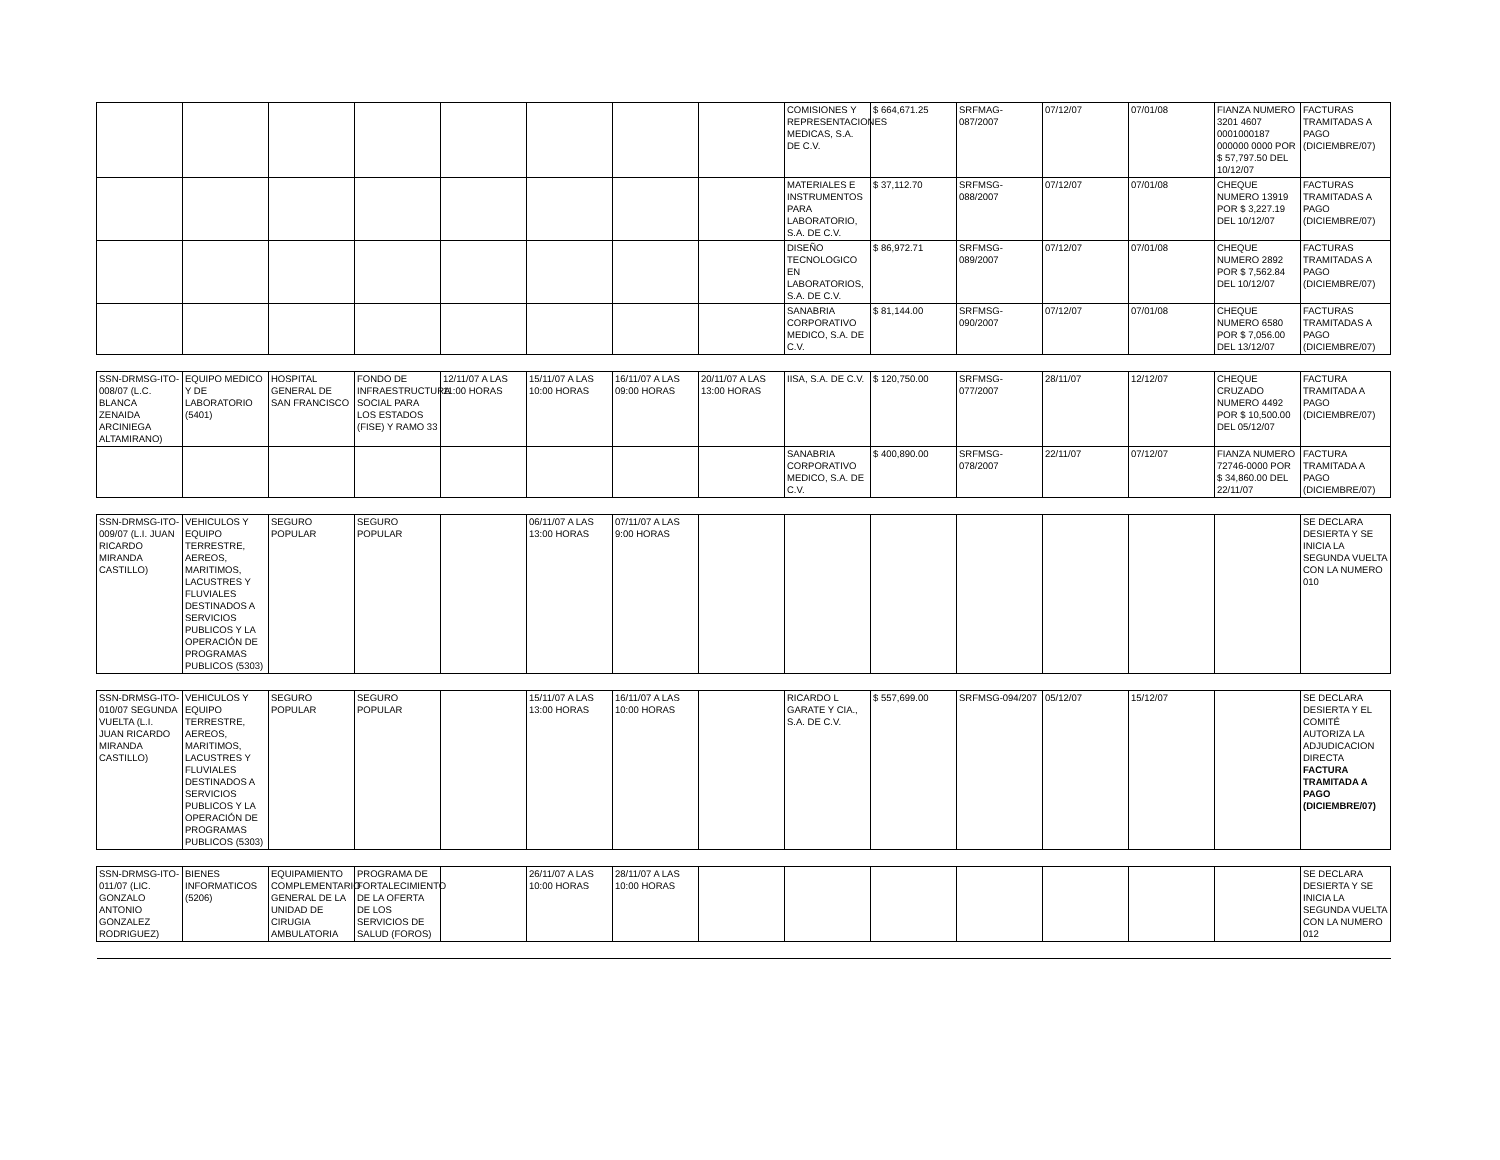| | | | | | | | | COMISIONES Y REPRESENTACIONES MEDICAS, S.A. DE C.V. | $ 664,671.25 | SRFMAG-087/2007 | 07/12/07 | 07/01/08 | FIANZA NUMERO 3201 4607 0001000187 000000 0000 POR $ 57,797.50 DEL 10/12/07 | FACTURAS TRAMITADAS A PAGO (DICIEMBRE/07) |
| | | | | | | | | MATERIALES E INSTRUMENTOS PARA LABORATORIO, S.A. DE C.V. | $ 37,112.70 | SRFMSG-088/2007 | 07/12/07 | 07/01/08 | CHEQUE NUMERO 13919 POR $ 3,227.19 DEL 10/12/07 | FACTURAS TRAMITADAS A PAGO (DICIEMBRE/07) |
| | | | | | | | | DISEÑO TECNOLOGICO EN LABORATORIOS, S.A. DE C.V. | $ 86,972.71 | SRFMSG-089/2007 | 07/12/07 | 07/01/08 | CHEQUE NUMERO 2892 POR $ 7,562.84 DEL 10/12/07 | FACTURAS TRAMITADAS A PAGO (DICIEMBRE/07) |
| | | | | | | | | SANABRIA CORPORATIVO MEDICO, S.A. DE C.V. | $ 81,144.00 | SRFMSG-090/2007 | 07/12/07 | 07/01/08 | CHEQUE NUMERO 6580 POR $ 7,056.00 DEL 13/12/07 | FACTURAS TRAMITADAS A PAGO (DICIEMBRE/07) |
| SSN-DRMSG-ITO-008/07 (L.C. BLANCA ZENAIDA ARCINIEGA ALTAMIRANO) | EQUIPO MEDICO Y DE LABORATORIO (5401) | HOSPITAL GENERAL DE SAN FRANCISCO | FONDO DE INFRAESTRUCTURA SOCIAL PARA LOS ESTADOS (FISE) Y RAMO 33 | 12/11/07 A LAS 11:00 HORAS | 15/11/07 A LAS 10:00 HORAS | 16/11/07 A LAS 09:00 HORAS | 20/11/07 A LAS 13:00 HORAS | IISA, S.A. DE C.V. | $ 120,750.00 | SRFMSG-077/2007 | 28/11/07 | 12/12/07 | CHEQUE CRUZADO NUMERO 4492 POR $ 10,500.00 DEL 05/12/07 | FACTURA TRAMITADA A PAGO (DICIEMBRE/07) |
| | | | | | | | | SANABRIA CORPORATIVO MEDICO, S.A. DE C.V. | $ 400,890.00 | SRFMSG-078/2007 | 22/11/07 | 07/12/07 | FIANZA NUMERO 72746-0000 POR $ 34,860.00 DEL 22/11/07 | FACTURA TRAMITADA A PAGO (DICIEMBRE/07) |
| SSN-DRMSG-ITO-009/07 (L.I. JUAN RICARDO MIRANDA CASTILLO) | VEHICULOS Y EQUIPO TERRESTRE, AEREOS, MARITIMOS, LACUSTRES Y FLUVIALES DESTINADOS A SERVICIOS PUBLICOS Y LA OPERACIÓN DE PROGRAMAS PUBLICOS (5303) | SEGURO POPULAR | SEGURO POPULAR | | 06/11/07 A LAS 13:00 HORAS | 07/11/07 A LAS 9:00 HORAS | | | | | | | | SE DECLARA DESIERTA Y SE INICIA LA SEGUNDA VUELTA CON LA NUMERO 010 |
| SSN-DRMSG-ITO-010/07 SEGUNDA VUELTA (L.I. JUAN RICARDO MIRANDA CASTILLO) | VEHICULOS Y EQUIPO TERRESTRE, AEREOS, MARITIMOS, LACUSTRES Y FLUVIALES DESTINADOS A SERVICIOS PUBLICOS Y LA OPERACIÓN DE PROGRAMAS PUBLICOS (5303) | SEGURO POPULAR | SEGURO POPULAR | | 15/11/07 A LAS 13:00 HORAS | 16/11/07 A LAS 10:00 HORAS | | RICARDO L GARATE Y CIA., S.A. DE C.V. | $ 557,699.00 | SRFMSG-094/207 | 05/12/07 | 15/12/07 | | SE DECLARA DESIERTA Y EL COMITÉ AUTORIZA LA ADJUDICACION DIRECTA FACTURA TRAMITADA A PAGO (DICIEMBRE/07) |
| SSN-DRMSG-ITO-011/07 (LIC. GONZALO ANTONIO GONZALEZ RODRIGUEZ) | BIENES INFORMATICOS (5206) | EQUIPAMIENTO COMPLEMENTARIO GENERAL DE LA UNIDAD DE CIRUGIA AMBULATORIA | PROGRAMA DE FORTALECIMIENTO DE LA OFERTA DE LOS SERVICIOS DE SALUD (FOROS) | | 26/11/07 A LAS 10:00 HORAS | 28/11/07 A LAS 10:00 HORAS | | | | | | | | SE DECLARA DESIERTA Y SE INICIA LA SEGUNDA VUELTA CON LA NUMERO 012 |